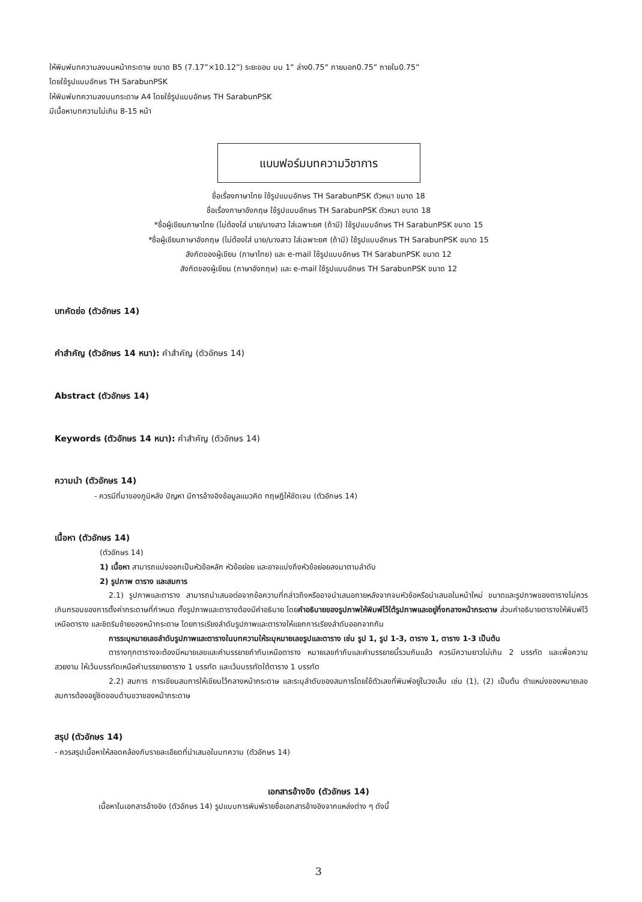ให้พิมพ์บทความลงบนหน้ากระดาษ ขนาด B5 (7.17”×10.12”) ระยะขอบ บน 1” ล่าง0.75” ภายนอก0.75” ภายใน0.75”
โดยใช้รูปแบบอักษร TH SarabunPSK
ให้พิมพ์บทความลงบนกระดาษ A4 โดยใช้รูปแบบอักษร TH SarabunPSK
มีเนื้อหาบทความไม่เกิน 8-15 หน้า
แบบฟอร์มบทความวิชาการ
ชื่อเรื่องภาษาไทย ใช้รูปแบบอักษร TH SarabunPSK ตัวหนา ขนาด 18
ชื่อเรื่องภาษาอังกฤษ ใช้รูปแบบอักษร TH SarabunPSK ตัวหนา ขนาด 18
*ชื่อผู้เขียนภาษาไทย (ไม่ต้องใส่ นาย/นางสาว ใส่เฉพาะยศ (ถ้ามี) ใช้รูปแบบอักษร TH SarabunPSK ขนาด 15
*ชื่อผู้เขียนภาษาอังกฤษ (ไม่ต้องใส่ นาย/นางสาว ใส่เฉพาะยศ (ถ้ามี) ใช้รูปแบบอักษร TH SarabunPSK ขนาด 15
สังกัดของผู้เขียน (ภาษาไทย) และ e-mail ใช้รูปแบบอักษร TH SarabunPSK ขนาด 12
สังกัดของผู้เขียน (ภาษาอังกฤษ) และ e-mail ใช้รูปแบบอักษร TH SarabunPSK ขนาด 12
บทคัดย่อ (ตัวอักษร 14)
คำสำคัญ (ตัวอักษร 14 หนา): คำสำคัญ (ตัวอักษร 14)
Abstract (ตัวอักษร 14)
Keywords (ตัวอักษร 14 หนา): คำสำคัญ (ตัวอักษร 14)
ความนำ (ตัวอักษร 14)
- ควรมีที่มาของภูมิหลัง ปัญหา มีการอ้างอิงข้อมูลแนวคิด ทฤษฎีให้ชัดเจน (ตัวอักษร 14)
เนื้อหา (ตัวอักษร 14)
(ตัวอักษร 14)
1) เนื้อหา สามารถแบ่งออกเป็นหัวข้อหลัก หัวข้อย่อย และอาจแบ่งถึงหัวข้อย่อยลงมาตามลำดับ
2) รูปภาพ ตาราง และสมการ
2.1) รูปภาพและตาราง สามารถนำเสนอต่อจากข้อความที่กล่าวถึงหรืออาจนำเสนอภายหลังจากจบหัวข้อหรือนำเสนอในหน้าใหม่ ขนาดและรูปภาพของตารางไม่ควรเกินกรอบของการตั้งค่ากระดาษที่กำหนด ทั้งรูปภาพและตารางต้องมีคำอธิบาย โดยคำอธิบายของรูปภาพให้พิมพ์ไว้ใต้รูปภาพและอยู่กึ่งกลางหน้ากระดาษ ส่วนคำอธิบายตารางให้พิมพ์ไว้เหนือตาราง และชิดริมซ้ายของหน้ากระดาษ โดยการเรียงลำดับรูปภาพและตารางให้แยกการเรียงลำดับออกจากกัน
การระบุหมายเลขลำดับรูปภาพและตารางในบทความให้ระบุหมายเลขรูปและตาราง เช่น รูป 1, รูป 1-3, ตาราง 1, ตาราง 1-3 เป็นต้น
ตารางทุกตารางจะต้องมีหมายเลขและคำบรรยายกำกับเหนือตาราง หมายเลขกำกับและคำบรรยายนี้รวมกันแล้ว ควรมีความยาวไม่เกิน 2 บรรทัด และเพื่อความสวยงาม ให้เว้นบรรทัดเหนือคำบรรยายตาราง 1 บรรทัด และเว้นบรรทัดใต้ตาราง 1 บรรทัด
2.2) สมการ การเขียนสมการให้เขียนไว้กลางหน้ากระดาษ และระบุลำดับของสมการโดยใช้ตัวเลขที่พิมพ์อยู่ในวงเล็บ เช่น (1), (2) เป็นต้น ตำแหน่งของหมายเลขสมการต้องอยู่ชิดขอบด้านขวาของหน้ากระดาษ
สรุป (ตัวอักษร 14)
- ควรสรุปเนื้อหาให้สอดคล้องกับรายละเอียดที่นำเสนอในบทความ (ตัวอักษร 14)
เอกสารอ้างอิง (ตัวอักษร 14)
เนื้อหาในเอกสารอ้างอิง (ตัวอักษร 14) รูปแบบการพิมพ์รายชื่อเอกสารอ้างอิงจากแหล่งต่าง ๆ ดังนี้
3